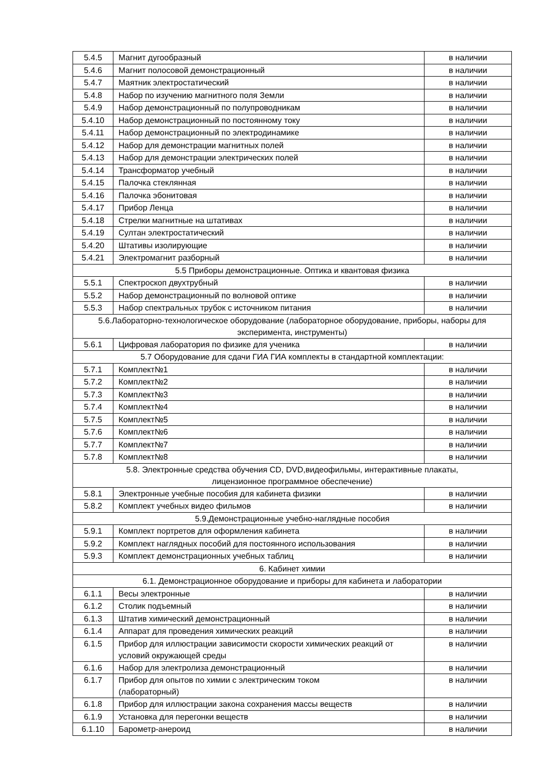| 5.4.5 | Магнит дугообразный | в наличии |
| 5.4.6 | Магнит полосовой демонстрационный | в наличии |
| 5.4.7 | Маятник электростатический | в наличии |
| 5.4.8 | Набор по изучению магнитного поля Земли | в наличии |
| 5.4.9 | Набор демонстрационный по полупроводникам | в наличии |
| 5.4.10 | Набор демонстрационный по постоянному току | в наличии |
| 5.4.11 | Набор демонстрационный по электродинамике | в наличии |
| 5.4.12 | Набор для демонстрации магнитных полей | в наличии |
| 5.4.13 | Набор для демонстрации электрических полей | в наличии |
| 5.4.14 | Трансформатор учебный | в наличии |
| 5.4.15 | Палочка стеклянная | в наличии |
| 5.4.16 | Палочка эбонитовая | в наличии |
| 5.4.17 | Прибор Ленца | в наличии |
| 5.4.18 | Стрелки магнитные на штативах | в наличии |
| 5.4.19 | Султан электростатический | в наличии |
| 5.4.20 | Штативы изолирующие | в наличии |
| 5.4.21 | Электромагнит разборный | в наличии |
| 5.5 Приборы демонстрационные. Оптика и квантовая физика | | |
| 5.5.1 | Спектроскоп двухтрубный | в наличии |
| 5.5.2 | Набор демонстрационный по волновой оптике | в наличии |
| 5.5.3 | Набор спектральных трубок с источником питания | в наличии |
| 5.6.Лабораторно-технологическое оборудование (лабораторное оборудование, приборы, наборы для эксперимента, инструменты) | | |
| 5.6.1 | Цифровая лаборатория по физике для ученика | в наличии |
| 5.7 Оборудование для сдачи ГИА ГИА комплекты в стандартной комплектации: | | |
| 5.7.1 | Комплект№1 | в наличии |
| 5.7.2 | Комплект№2 | в наличии |
| 5.7.3 | Комплект№3 | в наличии |
| 5.7.4 | Комплект№4 | в наличии |
| 5.7.5 | Комплект№5 | в наличии |
| 5.7.6 | Комплект№6 | в наличии |
| 5.7.7 | Комплект№7 | в наличии |
| 5.7.8 | Комплект№8 | в наличии |
| 5.8. Электронные средства обучения CD, DVD,видеофильмы, интерактивные плакаты, лицензионное программное обеспечение) | | |
| 5.8.1 | Электронные учебные пособия для кабинета физики | в наличии |
| 5.8.2 | Комплект учебных видео фильмов | в наличии |
| 5.9.Демонстрационные учебно-наглядные пособия | | |
| 5.9.1 | Комплект портретов для оформления кабинета | в наличии |
| 5.9.2 | Комплект наглядных пособий для постоянного использования | в наличии |
| 5.9.3 | Комплект демонстрационных учебных таблиц | в наличии |
| 6. Кабинет химии | | |
| 6.1. Демонстрационное оборудование и приборы для кабинета и лаборатории | | |
| 6.1.1 | Весы электронные | в наличии |
| 6.1.2 | Столик подъемный | в наличии |
| 6.1.3 | Штатив химический демонстрационный | в наличии |
| 6.1.4 | Аппарат для проведения химических реакций | в наличии |
| 6.1.5 | Прибор для иллюстрации зависимости скорости химических реакций от условий окружающей среды | в наличии |
| 6.1.6 | Набор для электролиза демонстрационный | в наличии |
| 6.1.7 | Прибор для опытов по химии с электрическим током (лабораторный) | в наличии |
| 6.1.8 | Прибор для иллюстрации закона сохранения массы веществ | в наличии |
| 6.1.9 | Установка для перегонки веществ | в наличии |
| 6.1.10 | Барометр-анероид | в наличии |